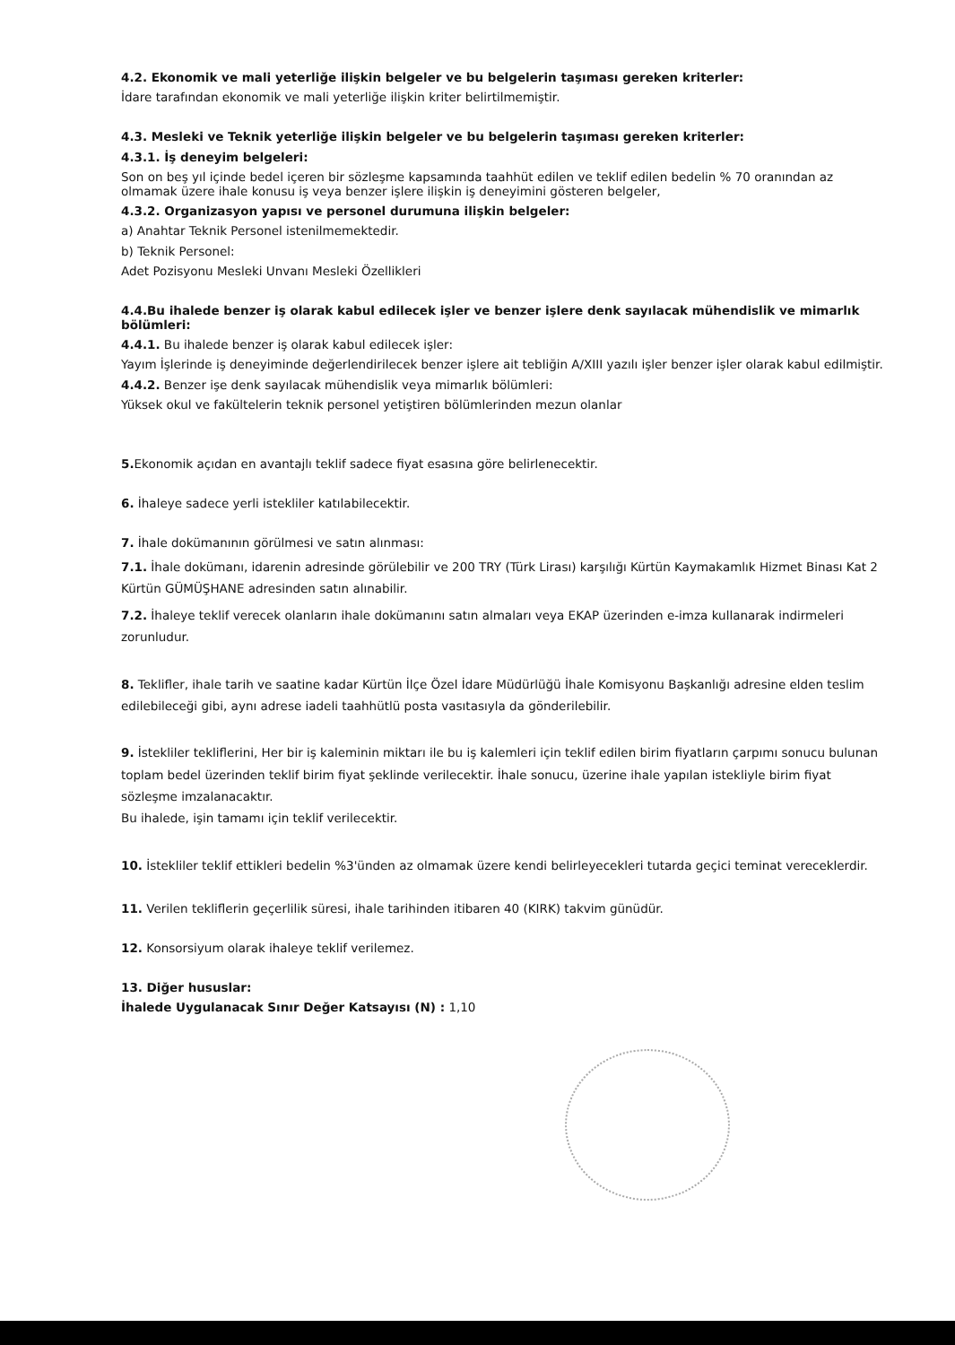4.2. Ekonomik ve mali yeterliğe ilişkin belgeler ve bu belgelerin taşıması gereken kriterler:
İdare tarafından ekonomik ve mali yeterliğe ilişkin kriter belirtilmemiştir.
4.3. Mesleki ve Teknik yeterliğe ilişkin belgeler ve bu belgelerin taşıması gereken kriterler:
4.3.1. İş deneyim belgeleri:
Son on beş yıl içinde bedel içeren bir sözleşme kapsamında taahhüt edilen ve teklif edilen bedelin % 70 oranından az olmamak üzere ihale konusu iş veya benzer işlere ilişkin iş deneyimini gösteren belgeler,
4.3.2. Organizasyon yapısı ve personel durumuna ilişkin belgeler:
a) Anahtar Teknik Personel istenilmemektedir.
b) Teknik Personel:
Adet Pozisyonu Mesleki Unvanı Mesleki Özellikleri
4.4.Bu ihalede benzer iş olarak kabul edilecek işler ve benzer işlere denk sayılacak mühendislik ve mimarlık bölümleri:
4.4.1. Bu ihalede benzer iş olarak kabul edilecek işler:
Yayım İşlerinde iş deneyiminde değerlendirilecek benzer işlere ait tebliğin A/XIII yazılı işler benzer işler olarak kabul edilmiştir.
4.4.2. Benzer işe denk sayılacak mühendislik veya mimarlık bölümleri:
Yüksek okul ve fakültelerin teknik personel yetiştiren bölümlerinden mezun olanlar
5. Ekonomik açıdan en avantajlı teklif sadece fiyat esasına göre belirlenecektir.
6. İhaleye sadece yerli istekliler katılabilecektir.
7. İhale dokümanının görülmesi ve satın alınması:
7.1. İhale dokümanı, idarenin adresinde görülebilir ve 200 TRY (Türk Lirası) karşılığı Kürtün Kaymakamlık Hizmet Binası Kat 2 Kürtün GÜMÜŞHANE adresinden satın alınabilir.
7.2. İhaleye teklif verecek olanların ihale dokümanını satın almaları veya EKAP üzerinden e-imza kullanarak indirmeleri zorunludur.
8. Teklifler, ihale tarih ve saatine kadar Kürtün İlçe Özel İdare Müdürlüğü İhale Komisyonu Başkanlığı adresine elden teslim edilebileceği gibi, aynı adrese iadeli taahhütlü posta vasıtasıyla da gönderilebilir.
9. İstekliler tekliflerini, Her bir iş kaleminin miktarı ile bu iş kalemleri için teklif edilen birim fiyatların çarpımı sonucu bulunan toplam bedel üzerinden teklif birim fiyat şeklinde verilecektir. İhale sonucu, üzerine ihale yapılan istekliyle birim fiyat sözleşme imzalanacaktır.
Bu ihalede, işin tamamı için teklif verilecektir.
10. İstekliler teklif ettikleri bedelin %3'ünden az olmamak üzere kendi belirleyecekleri tutarda geçici teminat vereceklerdir.
11. Verilen tekliflerin geçerlilik süresi, ihale tarihinden itibaren 40 (KIRK) takvim günüdür.
12. Konsorsiyum olarak ihaleye teklif verilemez.
13. Diğer hususlar:
İhalede Uygulanacak Sınır Değer Katsayısı (N) : 1,10